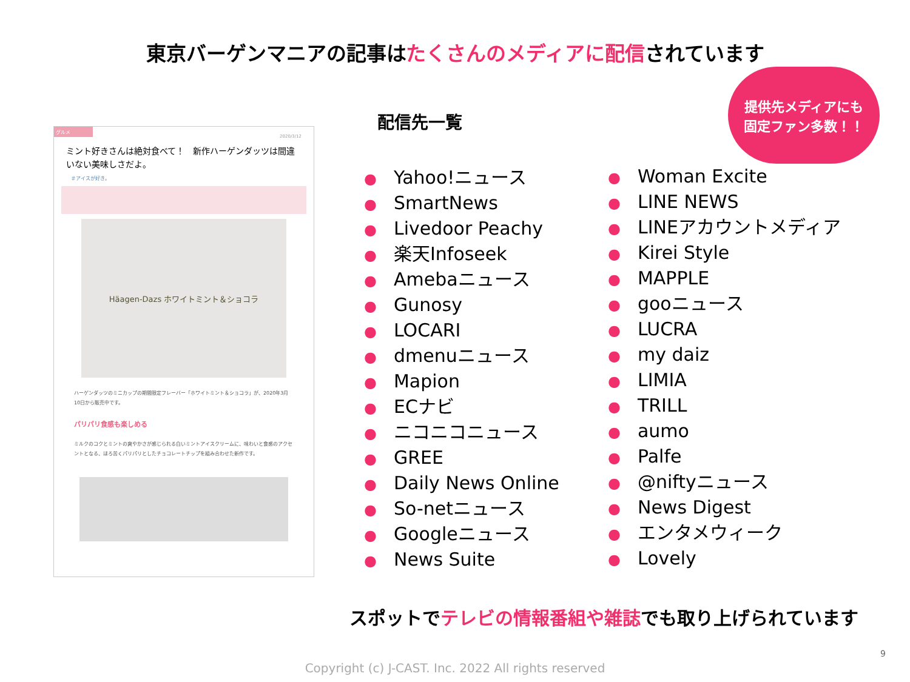東京バーゲンマニアの記事はたくさんのメディアに配信されています
グルメ
2020/3/12
ミント好きさんは絶対食べて！　新作ハーゲンダッツは間違いない美味しさだよ。
＃アイスが好き。
Häagen-Dazs ホワイトミント＆ショコラ
ハーゲンダッツのミニカップの期間限定フレーバー「ホワイトミント＆ショコラ」が、2020年3月10日から販売中です。
パリパリ食感も楽しめる
ミルクのコクとミントの爽やかさが感じられる白いミントアイスクリームに、味わいと食感のアクセントとなる、ほろ苦くパリパリとしたチョコレートチップを組み合わせた新作です。
配信先一覧
提供先メディアにも
固定ファン多数！！
● Yahoo!ニュース
● SmartNews
● Livedoor Peachy
● 楽天Infoseek
● Amebaニュース
● Gunosy
● LOCARI
● dmenuニュース
● Mapion
● ECナビ
● ニコニコニュース
● GREE
● Daily News Online
● So-netニュース
● Googleニュース
● News Suite
● Woman Excite
● LINE NEWS
● LINEアカウントメディア
● Kirei Style
● MAPPLE
● gooニュース
● LUCRA
● my daiz
● LIMIA
● TRILL
● aumo
● Palfe
● @niftyニュース
● News Digest
● エンタメウィーク
● Lovely
スポットでテレビの情報番組や雑誌でも取り上げられています
9
Copyright (c) J-CAST. Inc. 2022 All rights reserved